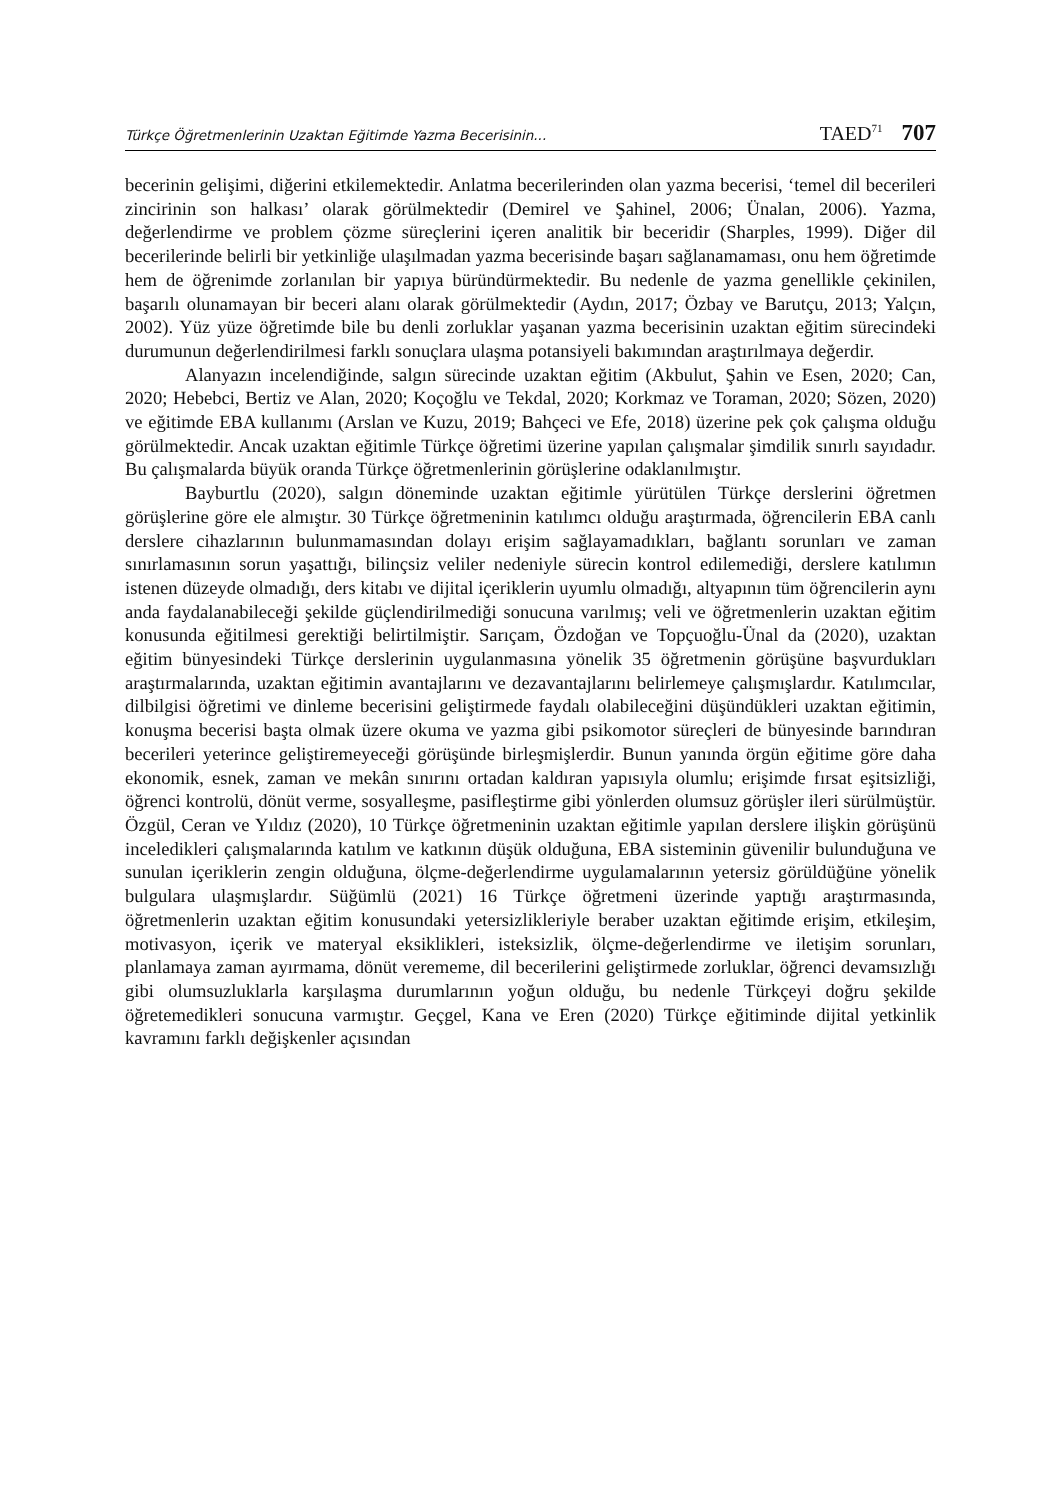Türkçe Öğretmenlerinin Uzaktan Eğitimde Yazma Becerisinin... TAED<sup>71</sup> 707
becerinin gelişimi, diğerini etkilemektedir. Anlatma becerilerinden olan yazma becerisi, ‘temel dil becerileri zincirinin son halkası’ olarak görülmektedir (Demirel ve Şahinel, 2006; Ünalan, 2006). Yazma, değerlendirme ve problem çözme süreçlerini içeren analitik bir beceridir (Sharples, 1999). Diğer dil becerilerinde belirli bir yetkinliğe ulaşılmadan yazma becerisinde başarı sağlanamaması, onu hem öğretimde hem de öğrenimde zorlanılan bir yapıya büründürmektedir. Bu nedenle de yazma genellikle çekinilen, başarılı olunamayan bir beceri alanı olarak görülmektedir (Aydın, 2017; Özbay ve Barutçu, 2013; Yalçın, 2002). Yüz yüze öğretimde bile bu denli zorluklar yaşanan yazma becerisinin uzaktan eğitim sürecindeki durumunun değerlendirilmesi farklı sonuçlara ulaşma potansiyeli bakımından araştırılmaya değerdir.
Alanyazın incelendiğinde, salgın sürecinde uzaktan eğitim (Akbulut, Şahin ve Esen, 2020; Can, 2020; Hebebci, Bertiz ve Alan, 2020; Koçoğlu ve Tekdal, 2020; Korkmaz ve Toraman, 2020; Sözen, 2020) ve eğitimde EBA kullanımı (Arslan ve Kuzu, 2019; Bahçeci ve Efe, 2018) üzerine pek çok çalışma olduğu görülmektedir. Ancak uzaktan eğitimle Türkçe öğretimi üzerine yapılan çalışmalar şimdilik sınırlı sayıdadır. Bu çalışmalarda büyük oranda Türkçe öğretmenlerinin görüşlerine odaklanılmıştır.
Bayburtlu (2020), salgın döneminde uzaktan eğitimle yürütülen Türkçe derslerini öğretmen görüşlerine göre ele almıştır. 30 Türkçe öğretmeninin katılımcı olduğu araştırmada, öğrencilerin EBA canlı derslere cihazlarının bulunmamasından dolayı erişim sağlayamadıkları, bağlantı sorunları ve zaman sınırlamasının sorun yaşattığı, bilinçsiz veliler nedeniyle sürecin kontrol edilemediği, derslere katılımın istenen düzeyde olmadığı, ders kitabı ve dijital içeriklerin uyumlu olmadığı, altyapının tüm öğrencilerin aynı anda faydalanabileceği şekilde güçlendirilmediği sonucuna varılmış; veli ve öğretmenlerin uzaktan eğitim konusunda eğitilmesi gerektiği belirtilmiştir. Sarıçam, Özdoğan ve Topçuoğlu-Ünal da (2020), uzaktan eğitim bünyesindeki Türkçe derslerinin uygulanmasına yönelik 35 öğretmenin görüşüne başvurdukları araştırmalarında, uzaktan eğitimin avantajlarını ve dezavantajlarını belirlemeye çalışmışlardır. Katılımcılar, dilbilgisi öğretimi ve dinleme becerisini geliştirmede faydalı olabileceğini düşündükleri uzaktan eğitimin, konuşma becerisi başta olmak üzere okuma ve yazma gibi psikomotor süreçleri de bünyesinde barındıran becerileri yeterince geliştiremeyeceği görüşünde birleşmişlerdir. Bunun yanında örgün eğitime göre daha ekonomik, esnek, zaman ve mekân sınırını ortadan kaldıran yapısıyla olumlu; erişimde fırsat eşitsizliği, öğrenci kontrolü, dönüt verme, sosyalleşme, pasifleştirme gibi yönlerden olumsuz görüşler ileri sürülmüştür. Özgül, Ceran ve Yıldız (2020), 10 Türkçe öğretmeninin uzaktan eğitimle yapılan derslere ilişkin görüşünü inceledikleri çalışmalarında katılım ve katkının düşük olduğuna, EBA sisteminin güvenilir bulunduğuna ve sunulan içeriklerin zengin olduğuna, ölçme-değerlendirme uygulamalarının yetersiz görüldüğüne yönelik bulgulara ulaşmışlardır. Süğümlü (2021) 16 Türkçe öğretmeni üzerinde yaptığı araştırmasında, öğretmenlerin uzaktan eğitim konusundaki yetersizlikleriyle beraber uzaktan eğitimde erişim, etkileşim, motivasyon, içerik ve materyal eksiklikleri, isteksizlik, ölçme-değerlendirme ve iletişim sorunları, planlamaya zaman ayırmama, dönüt verememe, dil becerilerini geliştirmede zorluklar, öğrenci devamsızlığı gibi olumsuzluklarla karşılaşma durumlarının yoğun olduğu, bu nedenle Türkçeyi doğru şekilde öğretemedikleri sonucuna varmıştır. Geçgel, Kana ve Eren (2020) Türkçe eğitiminde dijital yetkinlik kavramını farklı değişkenler açısından